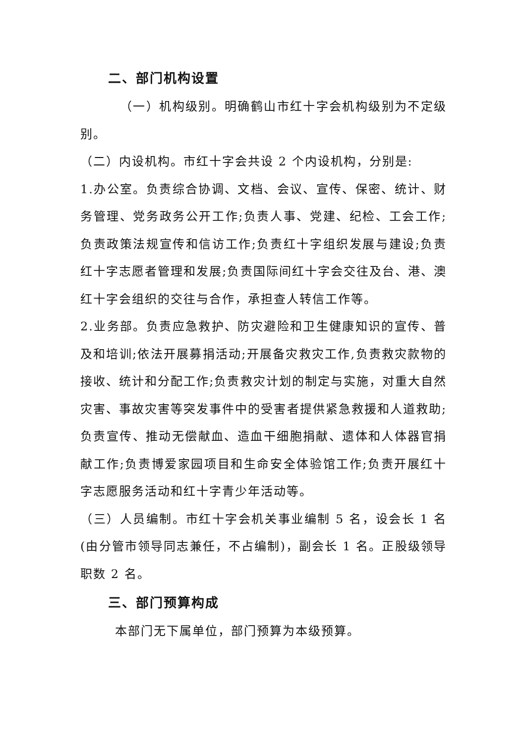二、部门机构设置
（一）机构级别。明确鹤山市红十字会机构级别为不定级别。
（二）内设机构。市红十字会共设 2 个内设机构，分别是:
1.办公室。负责综合协调、文档、会议、宣传、保密、统计、财务管理、党务政务公开工作;负责人事、党建、纪检、工会工作;负责政策法规宣传和信访工作;负责红十字组织发展与建设;负责红十字志愿者管理和发展;负责国际间红十字会交往及台、港、澳红十字会组织的交往与合作，承担查人转信工作等。
2.业务部。负责应急救护、防灾避险和卫生健康知识的宣传、普及和培训;依法开展募捐活动;开展备灾救灾工作,负责救灾款物的接收、统计和分配工作;负责救灾计划的制定与实施，对重大自然灾害、事故灾害等突发事件中的受害者提供紧急救援和人道救助;负责宣传、推动无偿献血、造血干细胞捐献、遗体和人体器官捐献工作;负责博爱家园项目和生命安全体验馆工作;负责开展红十字志愿服务活动和红十字青少年活动等。
（三）人员编制。市红十字会机关事业编制 5 名，设会长 1 名(由分管市领导同志兼任，不占编制)，副会长 1 名。正股级领导职数 2 名。
三、部门预算构成
本部门无下属单位，部门预算为本级预算。